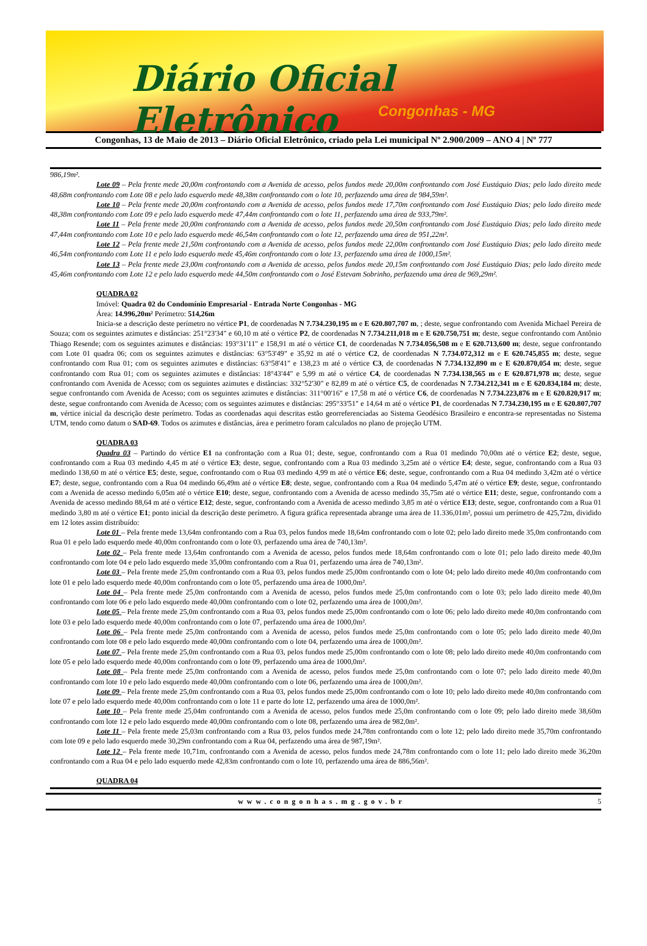Diário Oficial Eletrônico
Congonhas - MG
Congonhas, 13 de Maio de 2013 – Diário Oficial Eletrônico, criado pela Lei municipal Nº 2.900/2009 – ANO 4 | Nº 777
986,19m².
Lote 09 – Pela frente mede 20,00m confrontando com a Avenida de acesso, pelos fundos mede 20,00m confrontando com José Eustáquio Dias; pelo lado direito mede 48,68m confrontando com Lote 08 e pelo lado esquerdo mede 48,38m confrontando com o lote 10, perfazendo uma área de 984,59m².
Lote 10 – Pela frente mede 20,00m confrontando com a Avenida de acesso, pelos fundos mede 17,70m confrontando com José Eustáquio Dias; pelo lado direito mede 48,38m confrontando com Lote 09 e pelo lado esquerdo mede 47,44m confrontando com o lote 11, perfazendo uma área de 933,79m².
Lote 11 – Pela frente mede 20,00m confrontando com a Avenida de acesso, pelos fundos mede 20,50m confrontando com José Eustáquio Dias; pelo lado direito mede 47,44m confrontando com Lote 10 e pelo lado esquerdo mede 46,54m confrontando com o lote 12, perfazendo uma área de 951,22m².
Lote 12 – Pela frente mede 21,50m confrontando com a Avenida de acesso, pelos fundos mede 22,00m confrontando com José Eustáquio Dias; pelo lado direito mede 46,54m confrontando com Lote 11 e pelo lado esquerdo mede 45,46m confrontando com o lote 13, perfazendo uma área de 1000,15m².
Lote 13 – Pela frente mede 23,00m confrontando com a Avenida de acesso, pelos fundos mede 20,15m confrontando com José Eustáquio Dias; pelo lado direito mede 45,46m confrontando com Lote 12 e pelo lado esquerdo mede 44,50m confrontando com o José Estevam Sobrinho, perfazendo uma área de 969,29m².
QUADRA 02
Imóvel: Quadra 02 do Condomínio Empresarial - Entrada Norte Congonhas - MG
Área: 14.996,20m² Perímetro: 514,26m
Inicia-se a descrição deste perímetro no vértice P1, de coordenadas N 7.734.230,195 m e E 620.807,707 m, ; deste, segue confrontando com Avenida Michael Pereira de Souza; com os seguintes azimutes e distâncias: 251°23'34" e 60,10 m até o vértice P2, de coordenadas N 7.734.211,018 m e E 620.750,751 m; deste, segue confrontando com Antônio Thiago Resende; com os seguintes azimutes e distâncias: 193°31'11" e 158,91 m até o vértice C1, de coordenadas N 7.734.056,508 m e E 620.713,600 m; deste, segue confrontando com Lote 01 quadra 06; com os seguintes azimutes e distâncias: 63°53'49" e 35,92 m até o vértice C2, de coordenadas N 7.734.072,312 m e E 620.745,855 m; deste, segue confrontando com Rua 01; com os seguintes azimutes e distâncias: 63°58'41" e 138,23 m até o vértice C3, de coordenadas N 7.734.132,890 m e E 620.870,054 m; deste, segue confrontando com Rua 01; com os seguintes azimutes e distâncias: 18°43'44" e 5,99 m até o vértice C4, de coordenadas N 7.734.138,565 m e E 620.871,978 m; deste, segue confrontando com Avenida de Acesso; com os seguintes azimutes e distâncias: 332°52'30" e 82,89 m até o vértice C5, de coordenadas N 7.734.212,341 m e E 620.834,184 m; deste, segue confrontando com Avenida de Acesso; com os seguintes azimutes e distâncias: 311°00'16" e 17,58 m até o vértice C6, de coordenadas N 7.734.223,876 m e E 620.820,917 m; deste, segue confrontando com Avenida de Acesso; com os seguintes azimutes e distâncias: 295°33'51" e 14,64 m até o vértice P1, de coordenadas N 7.734.230,195 m e E 620.807,707 m, vértice inicial da descrição deste perímetro. Todas as coordenadas aqui descritas estão georreferenciadas ao Sistema Geodésico Brasileiro e encontra-se representadas no Sistema UTM, tendo como datum o SAD-69. Todos os azimutes e distâncias, área e perímetro foram calculados no plano de projeção UTM.
QUADRA 03
Quadra 03 – Partindo do vértice E1 na confrontação com a Rua 01; deste, segue, confrontando com a Rua 01 medindo 70,00m até o vértice E2; deste, segue, confrontando com a Rua 03 medindo 4,45 m até o vértice E3; deste, segue, confrontando com a Rua 03 medindo 3,25m até o vértice E4; deste, segue, confrontando com a Rua 03 medindo 138,60 m até o vértice E5; deste, segue, confrontando com o Rua 03 medindo 4,99 m até o vértice E6; deste, segue, confrontando com a Rua 04 medindo 3,42m até o vértice E7; deste, segue, confrontando com a Rua 04 medindo 66,49m até o vértice E8; deste, segue, confrontando com a Rua 04 medindo 5,47m até o vértice E9; deste, segue, confrontando com a Avenida de acesso medindo 6,05m até o vértice E10; deste, segue, confrontando com a Avenida de acesso medindo 35,75m até o vértice E11; deste, segue, confrontando com a Avenida de acesso medindo 88,64 m até o vértice E12; deste, segue, confrontando com a Avenida de acesso medindo 3,85 m até o vértice E13; deste, segue, confrontando com a Rua 01 medindo 3,80 m até o vértice E1; ponto inicial da descrição deste perímetro. A figura gráfica representada abrange uma área de 11.336,01m², possui um perímetro de 425,72m, dividido em 12 lotes assim distribuído:
Lote 01 – Pela frente mede 13,64m confrontando com a Rua 03, pelos fundos mede 18,64m confrontando com o lote 02; pelo lado direito mede 35,0m confrontando com Rua 01 e pelo lado esquerdo mede 40,00m confrontando com o lote 03, perfazendo uma área de 740,13m².
Lote 02 – Pela frente mede 13,64m confrontando com a Avenida de acesso, pelos fundos mede 18,64m confrontando com o lote 01; pelo lado direito mede 40,0m confrontando com lote 04 e pelo lado esquerdo mede 35,00m confrontando com a Rua 01, perfazendo uma área de 740,13m².
Lote 03 – Pela frente mede 25,0m confrontando com a Rua 03, pelos fundos mede 25,00m confrontando com o lote 04; pelo lado direito mede 40,0m confrontando com lote 01 e pelo lado esquerdo mede 40,00m confrontando com o lote 05, perfazendo uma área de 1000,0m².
Lote 04 – Pela frente mede 25,0m confrontando com a Avenida de acesso, pelos fundos mede 25,0m confrontando com o lote 03; pelo lado direito mede 40,0m confrontando com lote 06 e pelo lado esquerdo mede 40,00m confrontando com o lote 02, perfazendo uma área de 1000,0m².
Lote 05 – Pela frente mede 25,0m confrontando com a Rua 03, pelos fundos mede 25,00m confrontando com o lote 06; pelo lado direito mede 40,0m confrontando com lote 03 e pelo lado esquerdo mede 40,00m confrontando com o lote 07, perfazendo uma área de 1000,0m².
Lote 06 – Pela frente mede 25,0m confrontando com a Avenida de acesso, pelos fundos mede 25,0m confrontando com o lote 05; pelo lado direito mede 40,0m confrontando com lote 08 e pelo lado esquerdo mede 40,00m confrontando com o lote 04, perfazendo uma área de 1000,0m².
Lote 07 – Pela frente mede 25,0m confrontando com a Rua 03, pelos fundos mede 25,00m confrontando com o lote 08; pelo lado direito mede 40,0m confrontando com lote 05 e pelo lado esquerdo mede 40,00m confrontando com o lote 09, perfazendo uma área de 1000,0m².
Lote 08 – Pela frente mede 25,0m confrontando com a Avenida de acesso, pelos fundos mede 25,0m confrontando com o lote 07; pelo lado direito mede 40,0m confrontando com lote 10 e pelo lado esquerdo mede 40,00m confrontando com o lote 06, perfazendo uma área de 1000,0m².
Lote 09 – Pela frente mede 25,0m confrontando com a Rua 03, pelos fundos mede 25,00m confrontando com o lote 10; pelo lado direito mede 40,0m confrontando com lote 07 e pelo lado esquerdo mede 40,00m confrontando com o lote 11 e parte do lote 12, perfazendo uma área de 1000,0m².
Lote 10 – Pela frente mede 25,04m confrontando com a Avenida de acesso, pelos fundos mede 25,0m confrontando com o lote 09; pelo lado direito mede 38,60m confrontando com lote 12 e pelo lado esquerdo mede 40,00m confrontando com o lote 08, perfazendo uma área de 982,0m².
Lote 11 – Pela frente mede 25,03m confrontando com a Rua 03, pelos fundos mede 24,78m confrontando com o lote 12; pelo lado direito mede 35,70m confrontando com lote 09 e pelo lado esquerdo mede 30,29m confrontando com a Rua 04, perfazendo uma área de 987,19m².
Lote 12 – Pela frente mede 10,71m, confrontando com a Avenida de acesso, pelos fundos mede 24,78m confrontando com o lote 11; pelo lado direito mede 36,20m confrontando com a Rua 04 e pelo lado esquerdo mede 42,83m confrontando com o lote 10, perfazendo uma área de 886,56m².
QUADRA 04
www.congonhas.mg.gov.br 5